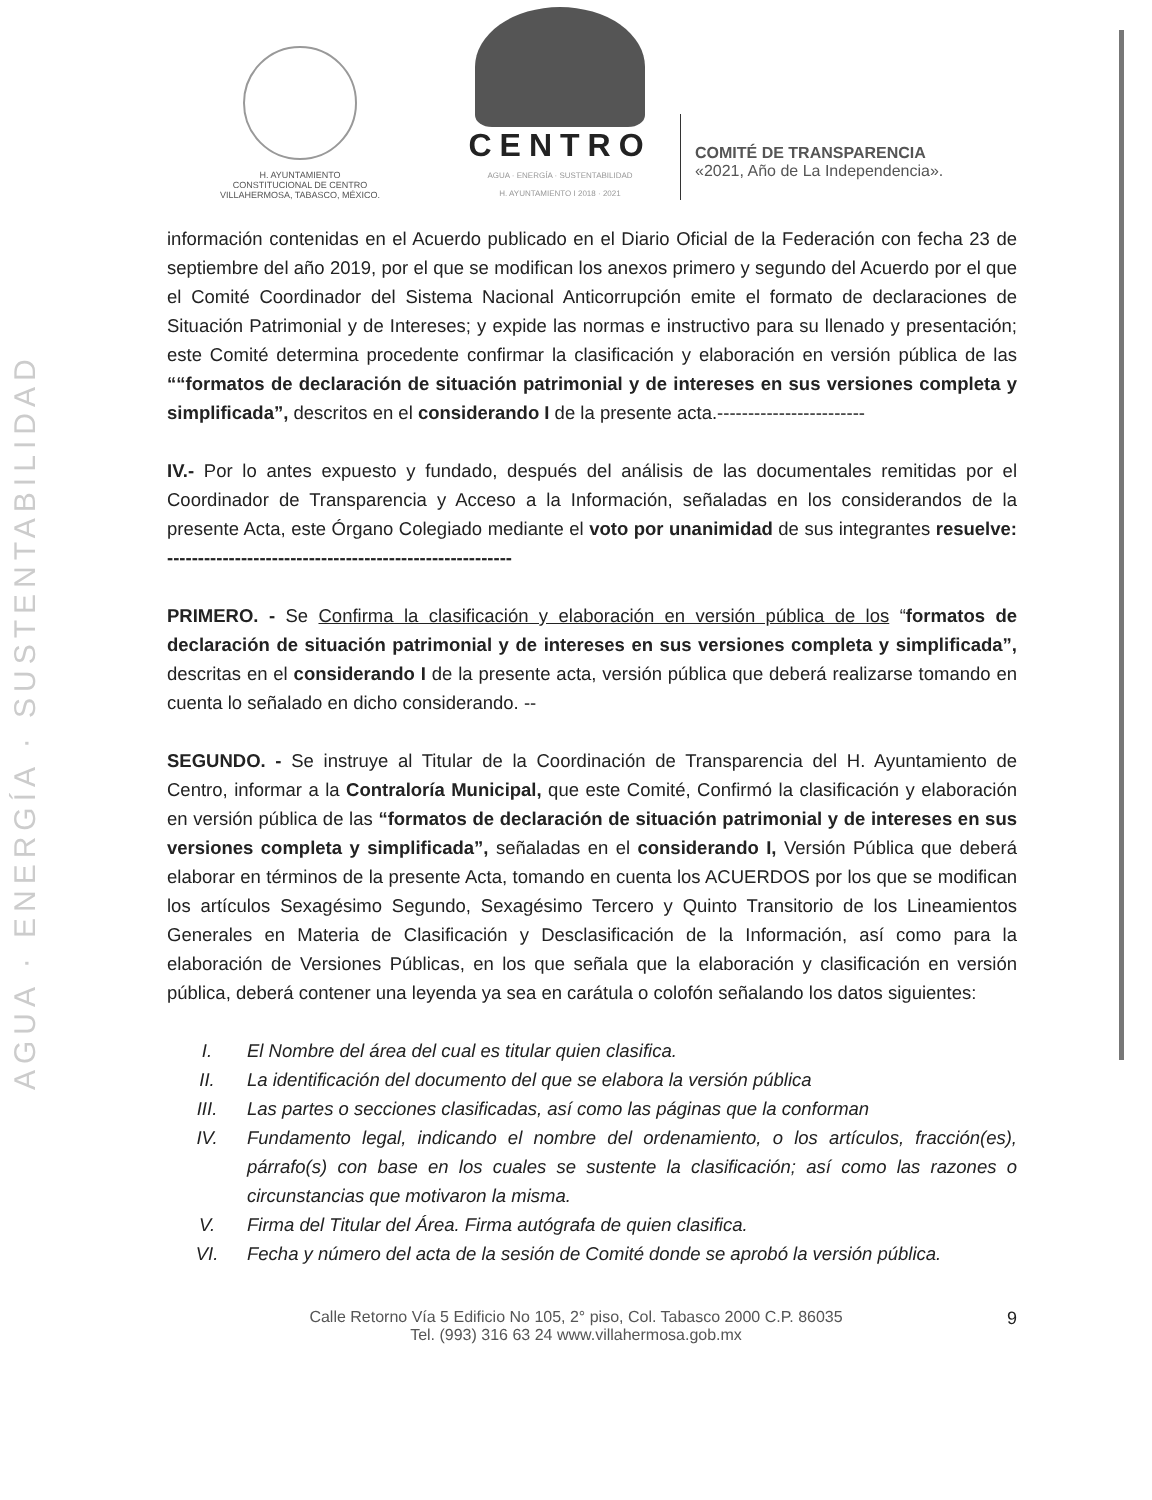AGUA · ENERGÍA · SUSTENTABILIDAD
H. AYUNTAMIENTO
CONSTITUCIONAL DE CENTRO
VILLAHERMOSA, TABASCO, MÉXICO.
CENTRO
AGUA · ENERGÍA · SUSTENTABILIDAD
H. AYUNTAMIENTO I 2018 · 2021
COMITÉ DE TRANSPARENCIA
«2021, Año de La Independencia».
información contenidas en el Acuerdo publicado en el Diario Oficial de la Federación con fecha 23 de septiembre del año 2019, por el que se modifican los anexos primero y segundo del Acuerdo por el que el Comité Coordinador del Sistema Nacional Anticorrupción emite el formato de declaraciones de Situación Patrimonial y de Intereses; y expide las normas e instructivo para su llenado y presentación; este Comité determina procedente confirmar la clasificación y elaboración en versión pública de las ““formatos de declaración de situación patrimonial y de intereses en sus versiones completa y simplificada”, descritos en el considerando I de la presente acta.------------------------
IV.- Por lo antes expuesto y fundado, después del análisis de las documentales remitidas por el Coordinador de Transparencia y Acceso a la Información, señaladas en los considerandos de la presente Acta, este Órgano Colegiado mediante el voto por unanimidad de sus integrantes resuelve: --------------------------------------------------------
PRIMERO. - Se Confirma la clasificación y elaboración en versión pública de los “formatos de declaración de situación patrimonial y de intereses en sus versiones completa y simplificada”, descritas en el considerando I de la presente acta, versión pública que deberá realizarse tomando en cuenta lo señalado en dicho considerando. --
SEGUNDO. - Se instruye al Titular de la Coordinación de Transparencia del H. Ayuntamiento de Centro, informar a la Contraloría Municipal, que este Comité, Confirmó la clasificación y elaboración en versión pública de las “formatos de declaración de situación patrimonial y de intereses en sus versiones completa y simplificada”, señaladas en el considerando I, Versión Pública que deberá elaborar en términos de la presente Acta, tomando en cuenta los ACUERDOS por los que se modifican los artículos Sexagésimo Segundo, Sexagésimo Tercero y Quinto Transitorio de los Lineamientos Generales en Materia de Clasificación y Desclasificación de la Información, así como para la elaboración de Versiones Públicas, en los que señala que la elaboración y clasificación en versión pública, deberá contener una leyenda ya sea en carátula o colofón señalando los datos siguientes:
I. El Nombre del área del cual es titular quien clasifica.
II. La identificación del documento del que se elabora la versión pública
III. Las partes o secciones clasificadas, así como las páginas que la conforman
IV. Fundamento legal, indicando el nombre del ordenamiento, o los artículos, fracción(es), párrafo(s) con base en los cuales se sustente la clasificación; así como las razones o circunstancias que motivaron la misma.
V. Firma del Titular del Área. Firma autógrafa de quien clasifica.
VI. Fecha y número del acta de la sesión de Comité donde se aprobó la versión pública.
Calle Retorno Vía 5 Edificio No 105, 2° piso, Col. Tabasco 2000 C.P. 86035
Tel. (993) 316 63 24 www.villahermosa.gob.mx
9